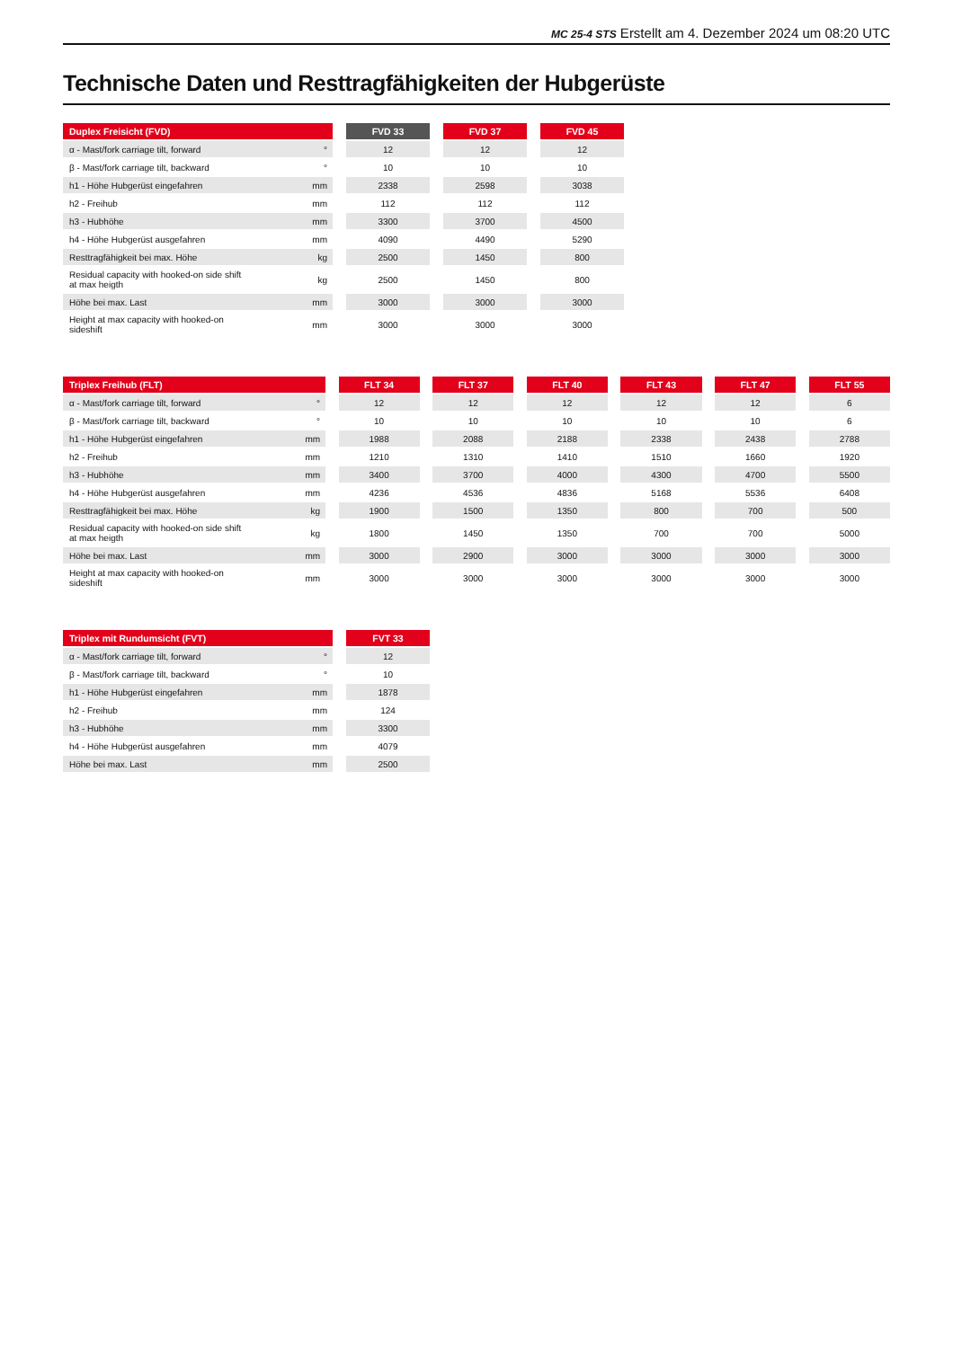MC 25-4 STS Erstellt am 4. Dezember 2024 um 08:20 UTC
Technische Daten und Resttragfähigkeiten der Hubgerüste
| Duplex Freisicht (FVD) | | | FVD 33 | | FVD 37 | | FVD 45 |
| --- | --- | --- | --- | --- | --- | --- | --- |
| α - Mast/fork carriage tilt, forward | ° | | 12 | | 12 | | 12 |
| β - Mast/fork carriage tilt, backward | ° | | 10 | | 10 | | 10 |
| h1 - Höhe Hubgerüst eingefahren | mm | | 2338 | | 2598 | | 3038 |
| h2 - Freihub | mm | | 112 | | 112 | | 112 |
| h3 - Hubhöhe | mm | | 3300 | | 3700 | | 4500 |
| h4 - Höhe Hubgerüst ausgefahren | mm | | 4090 | | 4490 | | 5290 |
| Resttragfähigkeit bei max. Höhe | kg | | 2500 | | 1450 | | 800 |
| Residual capacity with hooked-on side shift at max heigth | kg | | 2500 | | 1450 | | 800 |
| Höhe bei max. Last | mm | | 3000 | | 3000 | | 3000 |
| Height at max capacity with hooked-on sideshift | mm | | 3000 | | 3000 | | 3000 |
| Triplex Freihub (FLT) | | | FLT 34 | | FLT 37 | | FLT 40 | | FLT 43 | | FLT 47 | | FLT 55 |
| --- | --- | --- | --- | --- | --- | --- | --- | --- | --- | --- | --- | --- | --- |
| α - Mast/fork carriage tilt, forward | ° | | 12 | | 12 | | 12 | | 12 | | 12 | | 6 |
| β - Mast/fork carriage tilt, backward | ° | | 10 | | 10 | | 10 | | 10 | | 10 | | 6 |
| h1 - Höhe Hubgerüst eingefahren | mm | | 1988 | | 2088 | | 2188 | | 2338 | | 2438 | | 2788 |
| h2 - Freihub | mm | | 1210 | | 1310 | | 1410 | | 1510 | | 1660 | | 1920 |
| h3 - Hubhöhe | mm | | 3400 | | 3700 | | 4000 | | 4300 | | 4700 | | 5500 |
| h4 - Höhe Hubgerüst ausgefahren | mm | | 4236 | | 4536 | | 4836 | | 5168 | | 5536 | | 6408 |
| Resttragfähigkeit bei max. Höhe | kg | | 1900 | | 1500 | | 1350 | | 800 | | 700 | | 500 |
| Residual capacity with hooked-on side shift at max heigth | kg | | 1800 | | 1450 | | 1350 | | 700 | | 700 | | 5000 |
| Höhe bei max. Last | mm | | 3000 | | 2900 | | 3000 | | 3000 | | 3000 | | 3000 |
| Height at max capacity with hooked-on sideshift | mm | | 3000 | | 3000 | | 3000 | | 3000 | | 3000 | | 3000 |
| Triplex mit Rundumsicht (FVT) | | | FVT 33 |
| --- | --- | --- | --- |
| α - Mast/fork carriage tilt, forward | ° | | 12 |
| β - Mast/fork carriage tilt, backward | ° | | 10 |
| h1 - Höhe Hubgerüst eingefahren | mm | | 1878 |
| h2 - Freihub | mm | | 124 |
| h3 - Hubhöhe | mm | | 3300 |
| h4 - Höhe Hubgerüst ausgefahren | mm | | 4079 |
| Höhe bei max. Last | mm | | 2500 |